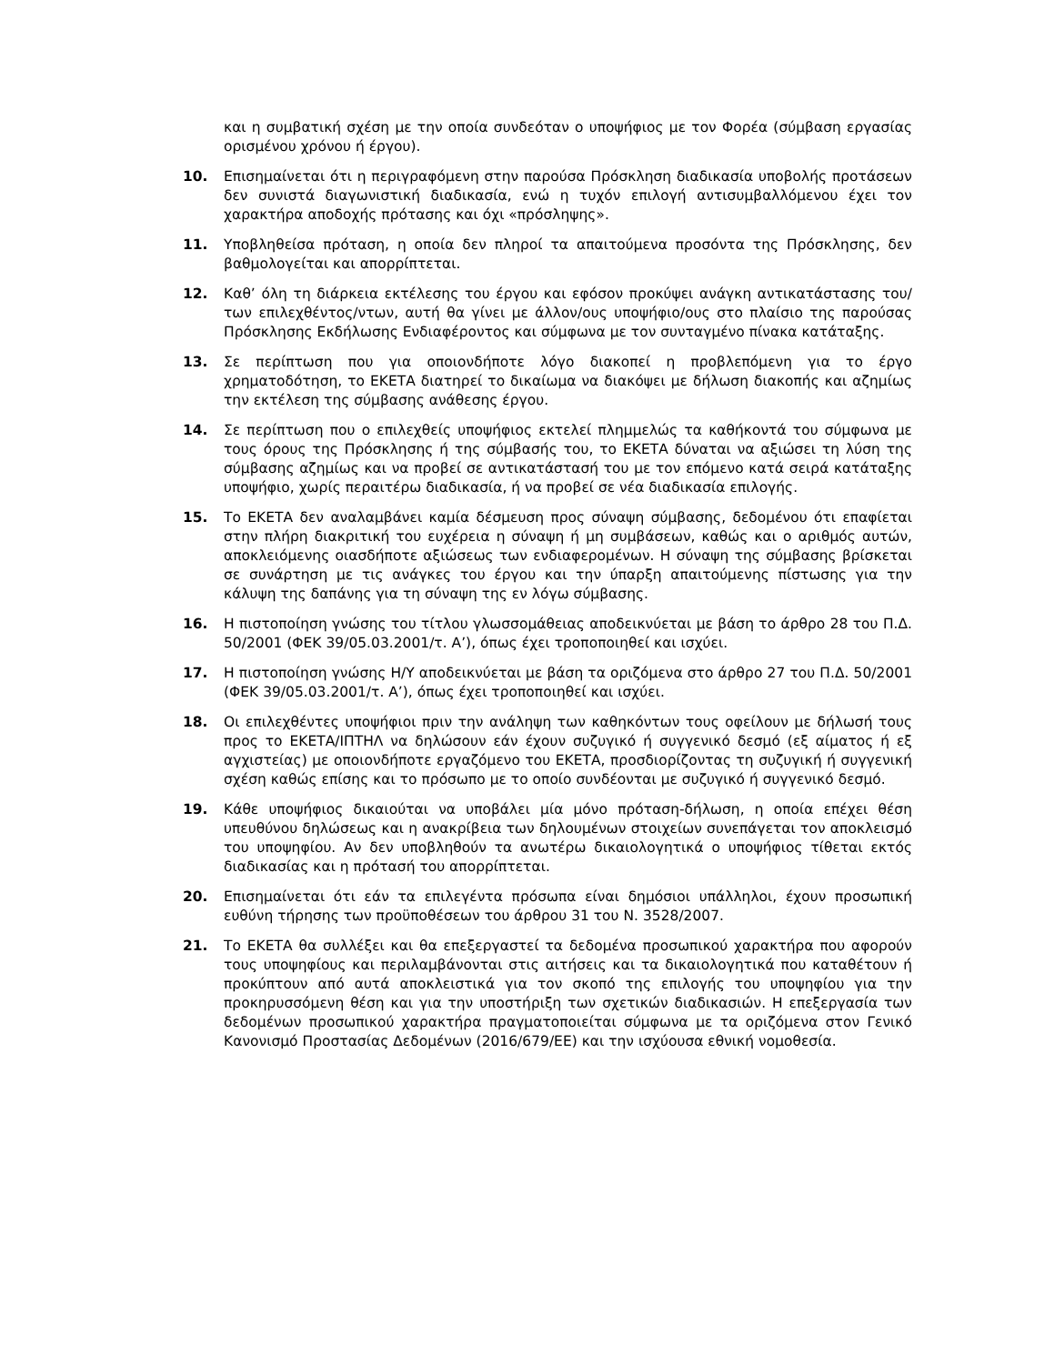και η συμβατική σχέση με την οποία συνδεόταν ο υποψήφιος με τον Φορέα (σύμβαση εργασίας ορισμένου χρόνου ή έργου).
10. Επισημαίνεται ότι η περιγραφόμενη στην παρούσα Πρόσκληση διαδικασία υποβολής προτάσεων δεν συνιστά διαγωνιστική διαδικασία, ενώ η τυχόν επιλογή αντισυμβαλλόμενου έχει τον χαρακτήρα αποδοχής πρότασης και όχι «πρόσληψης».
11. Υποβληθείσα πρόταση, η οποία δεν πληροί τα απαιτούμενα προσόντα της Πρόσκλησης, δεν βαθμολογείται και απορρίπτεται.
12. Καθ’ όλη τη διάρκεια εκτέλεσης του έργου και εφόσον προκύψει ανάγκη αντικατάστασης του/των επιλεχθέντος/ντων, αυτή θα γίνει με άλλον/ους υποψήφιο/ους στο πλαίσιο της παρούσας Πρόσκλησης Εκδήλωσης Ενδιαφέροντος και σύμφωνα με τον συνταγμένο πίνακα κατάταξης.
13. Σε περίπτωση που για οποιονδήποτε λόγο διακοπεί η προβλεπόμενη για το έργο χρηματοδότηση, το ΕΚΕΤΑ διατηρεί το δικαίωμα να διακόψει με δήλωση διακοπής και αζημίως την εκτέλεση της σύμβασης ανάθεσης έργου.
14. Σε περίπτωση που ο επιλεχθείς υποψήφιος εκτελεί πλημμελώς τα καθήκοντά του σύμφωνα με τους όρους της Πρόσκλησης ή της σύμβασής του, το ΕΚΕΤΑ δύναται να αξιώσει τη λύση της σύμβασης αζημίως και να προβεί σε αντικατάστασή του με τον επόμενο κατά σειρά κατάταξης υποψήφιο, χωρίς περαιτέρω διαδικασία, ή να προβεί σε νέα διαδικασία επιλογής.
15. Το ΕΚΕΤΑ δεν αναλαμβάνει καμία δέσμευση προς σύναψη σύμβασης, δεδομένου ότι επαφίεται στην πλήρη διακριτική του ευχέρεια η σύναψη ή μη συμβάσεων, καθώς και ο αριθμός αυτών, αποκλειόμενης οιασδήποτε αξιώσεως των ενδιαφερομένων. Η σύναψη της σύμβασης βρίσκεται σε συνάρτηση με τις ανάγκες του έργου και την ύπαρξη απαιτούμενης πίστωσης για την κάλυψη της δαπάνης για τη σύναψη της εν λόγω σύμβασης.
16. Η πιστοποίηση γνώσης του τίτλου γλωσσομάθειας αποδεικνύεται με βάση το άρθρο 28 του Π.Δ. 50/2001 (ΦΕΚ 39/05.03.2001/τ. Α’), όπως έχει τροποποιηθεί και ισχύει.
17. Η πιστοποίηση γνώσης Η/Υ αποδεικνύεται με βάση τα οριζόμενα στο άρθρο 27 του Π.Δ. 50/2001 (ΦΕΚ 39/05.03.2001/τ. Α’), όπως έχει τροποποιηθεί και ισχύει.
18. Οι επιλεχθέντες υποψήφιοι πριν την ανάληψη των καθηκόντων τους οφείλουν με δήλωσή τους προς το ΕΚΕΤΑ/ΙΠΤΗΛ να δηλώσουν εάν έχουν συζυγικό ή συγγενικό δεσμό (εξ αίματος ή εξ αγχιστείας) με οποιονδήποτε εργαζόμενο του ΕΚΕΤΑ, προσδιορίζοντας τη συζυγική ή συγγενική σχέση καθώς επίσης και το πρόσωπο με το οποίο συνδέονται με συζυγικό ή συγγενικό δεσμό.
19. Κάθε υποψήφιος δικαιούται να υποβάλει μία μόνο πρόταση-δήλωση, η οποία επέχει θέση υπευθύνου δηλώσεως και η ανακρίβεια των δηλουμένων στοιχείων συνεπάγεται τον αποκλεισμό του υποψηφίου. Αν δεν υποβληθούν τα ανωτέρω δικαιολογητικά ο υποψήφιος τίθεται εκτός διαδικασίας και η πρότασή του απορρίπτεται.
20. Επισημαίνεται ότι εάν τα επιλεγέντα πρόσωπα είναι δημόσιοι υπάλληλοι, έχουν προσωπική ευθύνη τήρησης των προϋποθέσεων του άρθρου 31 του Ν. 3528/2007.
21. Το ΕΚΕΤΑ θα συλλέξει και θα επεξεργαστεί τα δεδομένα προσωπικού χαρακτήρα που αφορούν τους υποψηφίους και περιλαμβάνονται στις αιτήσεις και τα δικαιολογητικά που καταθέτουν ή προκύπτουν από αυτά αποκλειστικά για τον σκοπό της επιλογής του υποψηφίου για την προκηρυσσόμενη θέση και για την υποστήριξη των σχετικών διαδικασιών. Η επεξεργασία των δεδομένων προσωπικού χαρακτήρα πραγματοποιείται σύμφωνα με τα οριζόμενα στον Γενικό Κανονισμό Προστασίας Δεδομένων (2016/679/ΕΕ) και την ισχύουσα εθνική νομοθεσία.